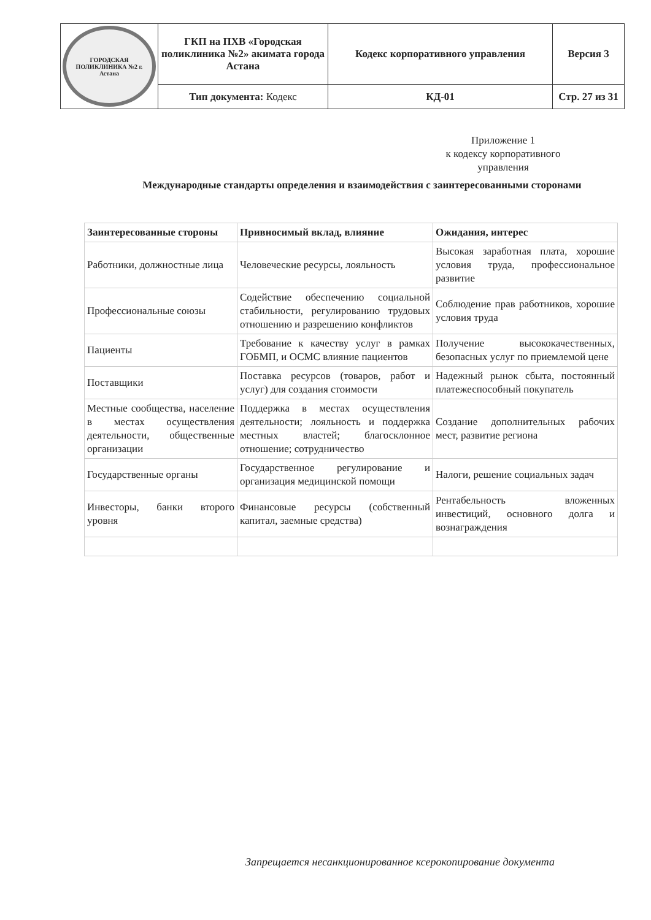| ГОРОДСКАЯ ПОЛИКЛИНИКА №2 г. Астана | ГКП на ПХВ «Городская поликлиника №2» акимата города Астана | Кодекс корпоративного управления | Версия 3 |
| | Тип документа: Кодекс | КД-01 | Стр. 27 из 31 |
Приложение 1
к кодексу корпоративного управления
Международные стандарты определения и взаимодействия с заинтересованными сторонами
| Заинтересованные стороны | Привносимый вклад, влияние | Ожидания, интерес |
| --- | --- | --- |
| Работники, должностные лица | Человеческие ресурсы, лояльность | Высокая заработная плата, хорошие условия труда, профессиональное развитие |
| Профессиональные союзы | Содействие обеспечению социальной стабильности, регулированию трудовых отношению и разрешению конфликтов | Соблюдение прав работников, хорошие условия труда |
| Пациенты | Требование к качеству услуг в рамках ГОБМП, и ОСМС влияние пациентов | Получение высококачественных, безопасных услуг по приемлемой цене |
| Поставщики | Поставка ресурсов (товаров, работ и услуг) для создания стоимости | Надежный рынок сбыта, постоянный платежеспособный покупатель |
| Местные сообщества, население в местах осуществления деятельности, общественные организации | Поддержка в местах осуществления деятельности; лояльность и поддержка местных властей; благосклонное отношение; сотрудничество | Создание дополнительных рабочих мест, развитие региона |
| Государственные органы | Государственное регулирование и организация медицинской помощи | Налоги, решение социальных задач |
| Инвесторы, банки второго уровня | Финансовые ресурсы (собственный капитал, заемные средства) | Рентабельность вложенных инвестиций, основного долга и вознаграждения |
Запрещается несанкционированное ксерокопирование документа